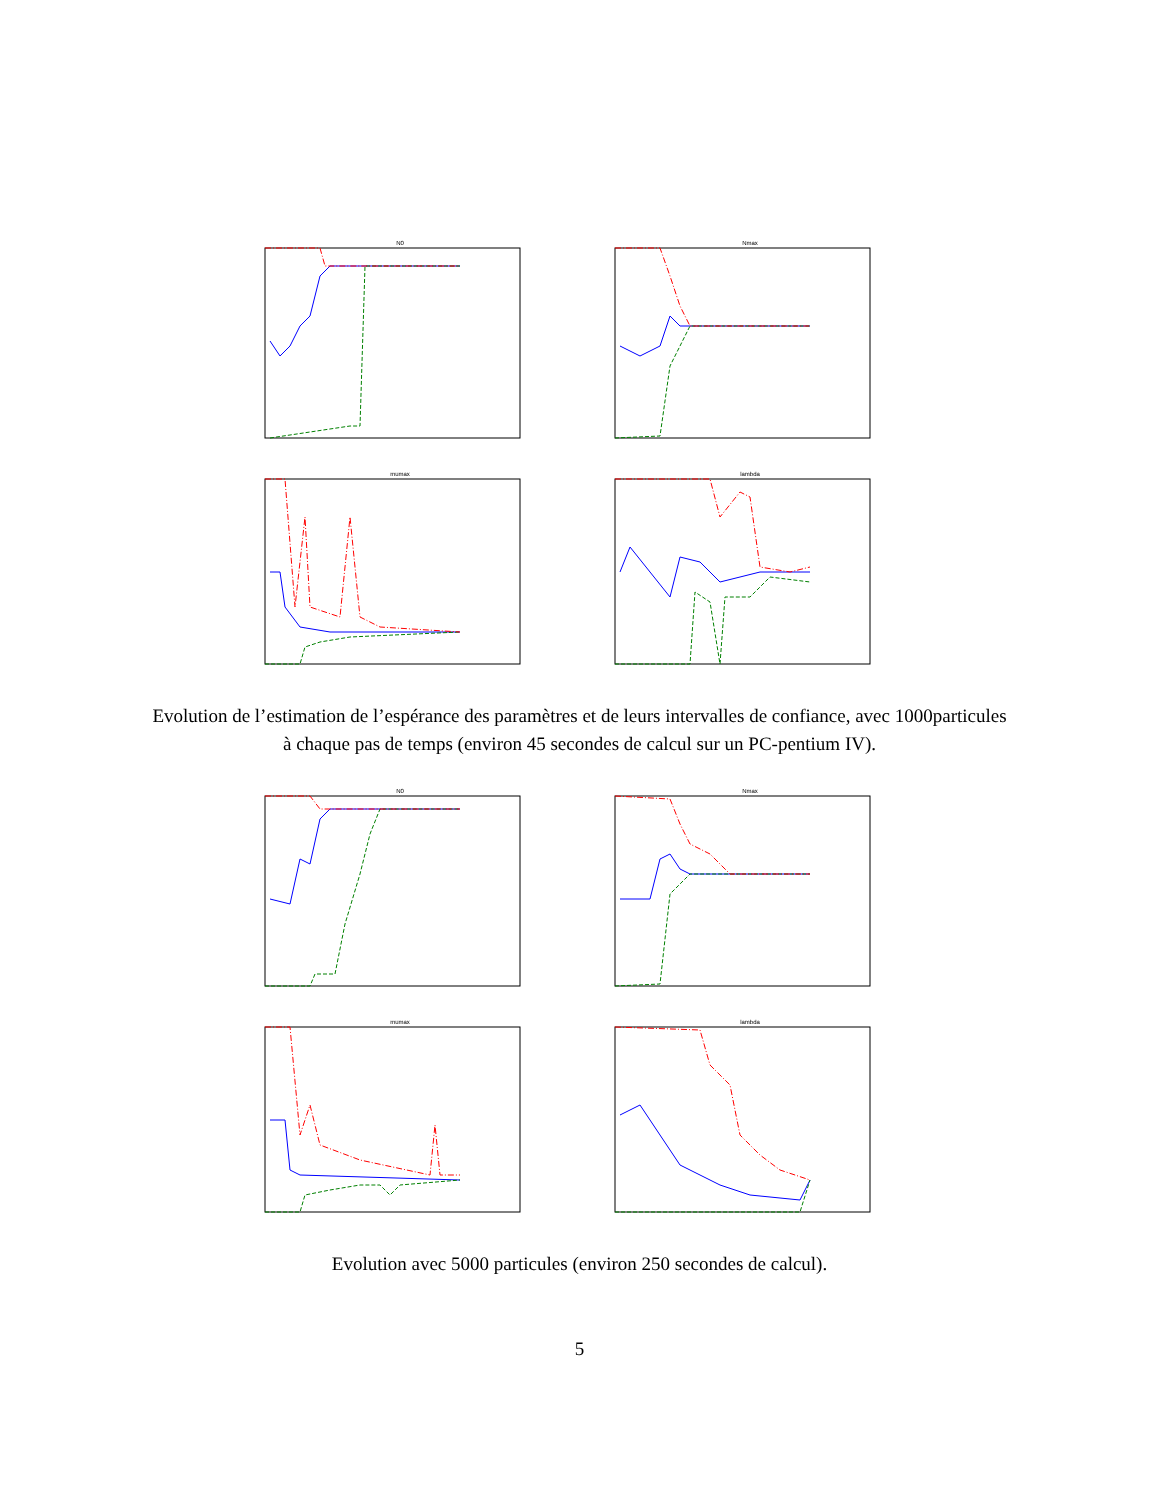N0
Nmax
mumax
lambda
Evolution de l’estimation de l’espérance des paramètres et de leurs intervalles de confiance, avec 1000particules à chaque pas de temps (environ 45 secondes de calcul sur un PC-pentium IV).
N0
Nmax
mumax
lambda
Evolution avec 5000 particules (environ 250 secondes de calcul).
5